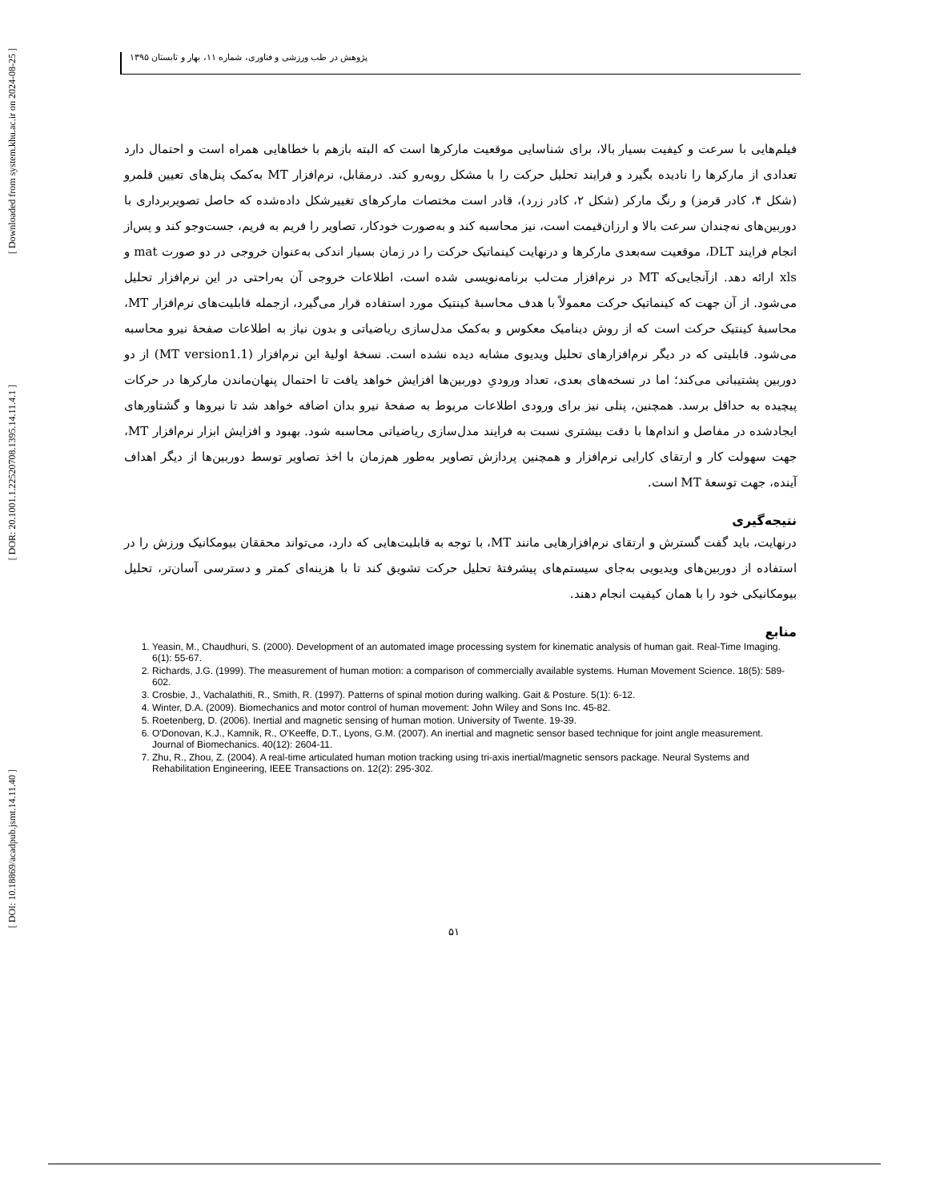[ Downloaded from system.khu.ac.ir on 2024-08-25 ]
[ DOR: 20.1001.1.22520708.1395.14.11.4.1 ]
[ DOI: 10.18869/acadpub.jsmt.14.11.40 ]
پژوهش در طب ورزشی و فناوری، شماره ۱۱، بهار و تابستان ۱۳۹۵
فیلم‌هایی با سرعت و کیفیت بسیار بالا، برای شناسایی موقعیت مارکرها است که البته بازهم با خطاهایی همراه است و احتمال دارد تعدادی از مارکرها را نادیده بگیرد و فرایند تحلیل حرکت را با مشکل روبه‌رو کند. درمقابل، نرم‌افزار MT به‌کمک پنل‌های تعیین قلمرو (شکل ۴، کادر قرمز) و رنگ مارکر (شکل ۲، کادر زرد)، قادر است مختصات مارکرهای تغییرشکل داده‌شده که حاصل تصویربرداری با دوربین‌های نه‌چندان سرعت بالا و ارزان‌قیمت است، نیز محاسبه کند و به‌صورت خودکار، تصاویر را فریم به فریم، جست‌وجو کند و پس‌از انجام فرایند DLT، موقعیت سه‌بعدی مارکرها و درنهایت کینماتیک حرکت را در زمان بسیار اندکی به‌عنوان خروجی در دو صورت mat و xls ارائه دهد. ازآنجایی‌که MT در نرم‌افزار مت‌لب برنامه‌نویسی شده است، اطلاعات خروجی آن به‌راحتی در این نرم‌افزار تحلیل می‌شود. از آن جهت که کینماتیک حرکت معمولاً با هدف محاسبهٔ کینتیک مورد استفاده قرار می‌گیرد، ازجمله قابلیت‌های نرم‌افزار MT، محاسبهٔ کینتیک حرکت است که از روش دینامیک معکوس و به‌کمک مدل‌سازی ریاضیاتی و بدون نیاز به اطلاعات صفحهٔ نیرو محاسبه می‌شود. قابلیتی که در دیگر نرم‌افزارهای تحلیل ویدیوی مشابه دیده نشده است. نسخهٔ اولیهٔ این نرم‌افزار (MT version1.1) از دو دوربین پشتیبانی می‌کند؛ اما در نسخه‌های بعدی، تعداد ورودیِ دوربین‌ها افزایش خواهد یافت تا احتمال پنهان‌ماندن مارکرها در حرکات پیچیده به حداقل برسد. همچنین، پنلی نیز برای ورودی اطلاعات مربوط به صفحهٔ نیرو بدان اضافه خواهد شد تا نیروها و گشتاورهای ایجادشده در مفاصل و اندام‌ها با دقت بیشتری نسبت به فرایند مدل‌سازی ریاضیاتی محاسبه شود. بهبود و افزایش ابزار نرم‌افزار MT، جهت سهولت کار و ارتقای کارایی نرم‌افزار و همچنین پردازش تصاویر به‌طور هم‌زمان با اخذ تصاویر توسط دوربین‌ها از دیگر اهداف آینده، جهت توسعهٔ MT است.
نتیجه‌گیری
درنهایت، باید گفت گسترش و ارتقای نرم‌افزارهایی مانند MT، با توجه به قابلیت‌هایی که دارد، می‌تواند محققان بیومکانیک ورزش را در استفاده از دوربین‌های ویدیویی به‌جای سیستم‌های پیشرفتهٔ تحلیل حرکت تشویق کند تا با هزینه‌ای کمتر و دسترسی آسان‌تر، تحلیل بیومکانیکی خود را با همان کیفیت انجام دهند.
منابع
1. Yeasin, M., Chaudhuri, S. (2000). Development of an automated image processing system for kinematic analysis of human gait. Real-Time Imaging. 6(1): 55-67.
2. Richards, J.G. (1999). The measurement of human motion: a comparison of commercially available systems. Human Movement Science. 18(5): 589-602.
3. Crosbie, J., Vachalathiti, R., Smith, R. (1997). Patterns of spinal motion during walking. Gait & Posture. 5(1): 6-12.
4. Winter, D.A. (2009). Biomechanics and motor control of human movement: John Wiley and Sons Inc. 45-82.
5. Roetenberg, D. (2006). Inertial and magnetic sensing of human motion. University of Twente. 19-39.
6. O'Donovan, K.J., Kamnik, R., O'Keeffe, D.T., Lyons, G.M. (2007). An inertial and magnetic sensor based technique for joint angle measurement. Journal of Biomechanics. 40(12): 2604-11.
7. Zhu, R., Zhou, Z. (2004). A real-time articulated human motion tracking using tri-axis inertial/magnetic sensors package. Neural Systems and Rehabilitation Engineering, IEEE Transactions on. 12(2): 295-302.
۵۱